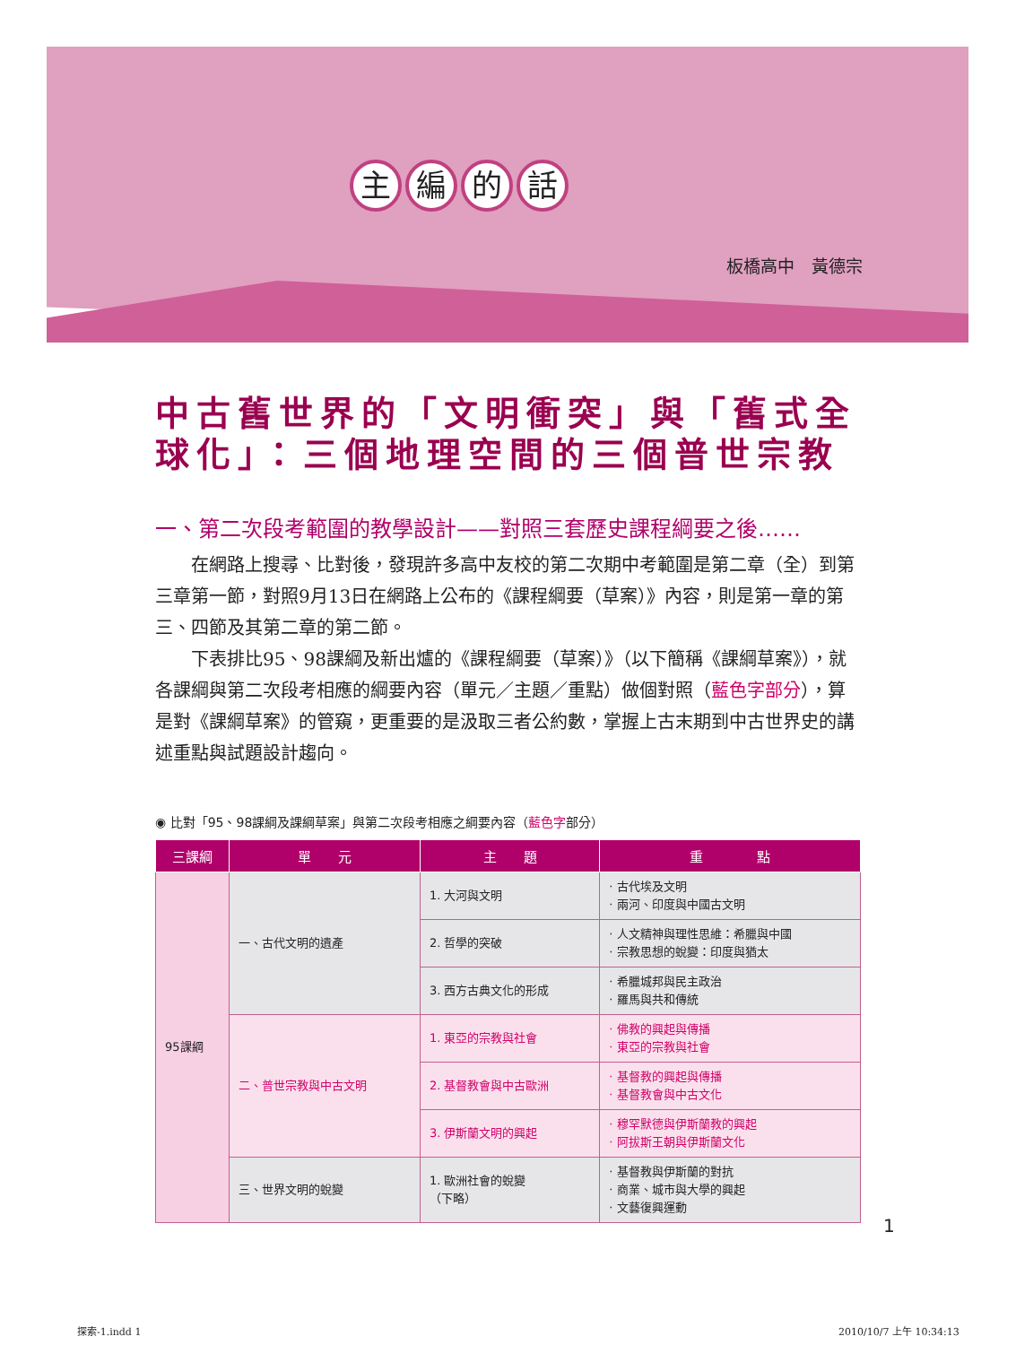主編的話
板橋高中　黃德宗
中古舊世界的「文明衝突」與「舊式全球化」：三個地理空間的三個普世宗教
一、第二次段考範圍的教學設計——對照三套歷史課程綱要之後……
在網路上搜尋、比對後，發現許多高中友校的第二次期中考範圍是第二章（全）到第三章第一節，對照9月13日在網路上公布的《課程綱要（草案）》內容，則是第一章的第三、四節及其第二章的第二節。
下表排比95、98課綱及新出爐的《課程綱要（草案）》（以下簡稱《課綱草案》），就各課綱與第二次段考相應的綱要內容（單元／主題／重點）做個對照（藍色字部分），算是對《課綱草案》的管窺，更重要的是汲取三者公約數，掌握上古末期到中古世界史的講述重點與試題設計趨向。
◉ 比對「95、98課綱及課綱草案」與第二次段考相應之綱要內容（藍色字部分）
| 三課綱 | 單 元 | 主 題 | 重 點 |
| --- | --- | --- | --- |
| 95課綱 | 一、古代文明的遺產 | 1. 大河與文明 | · 古代埃及文明 · 兩河、印度與中國古文明 |
| | | 2. 哲學的突破 | · 人文精神與理性思維：希臘與中國 · 宗教思想的蛻變：印度與猶太 |
| | | 3. 西方古典文化的形成 | · 希臘城邦與民主政治 · 羅馬與共和傳統 |
| | 二、普世宗教與中古文明 | 1. 東亞的宗教與社會 | · 佛教的興起與傳播 · 東亞的宗教與社會 |
| | | 2. 基督教會與中古歐洲 | · 基督教的興起與傳播 · 基督教會與中古文化 |
| | | 3. 伊斯蘭文明的興起 | · 穆罕默德與伊斯蘭教的興起 · 阿拔斯王朝與伊斯蘭文化 |
| | 三、世界文明的蛻變 | 1. 歐洲社會的蛻變 （下略） | · 基督教與伊斯蘭的對抗 · 商業、城市與大學的興起 · 文藝復興運動 |
1
探索-1.indd 1 2010/10/7 上午 10:34:13